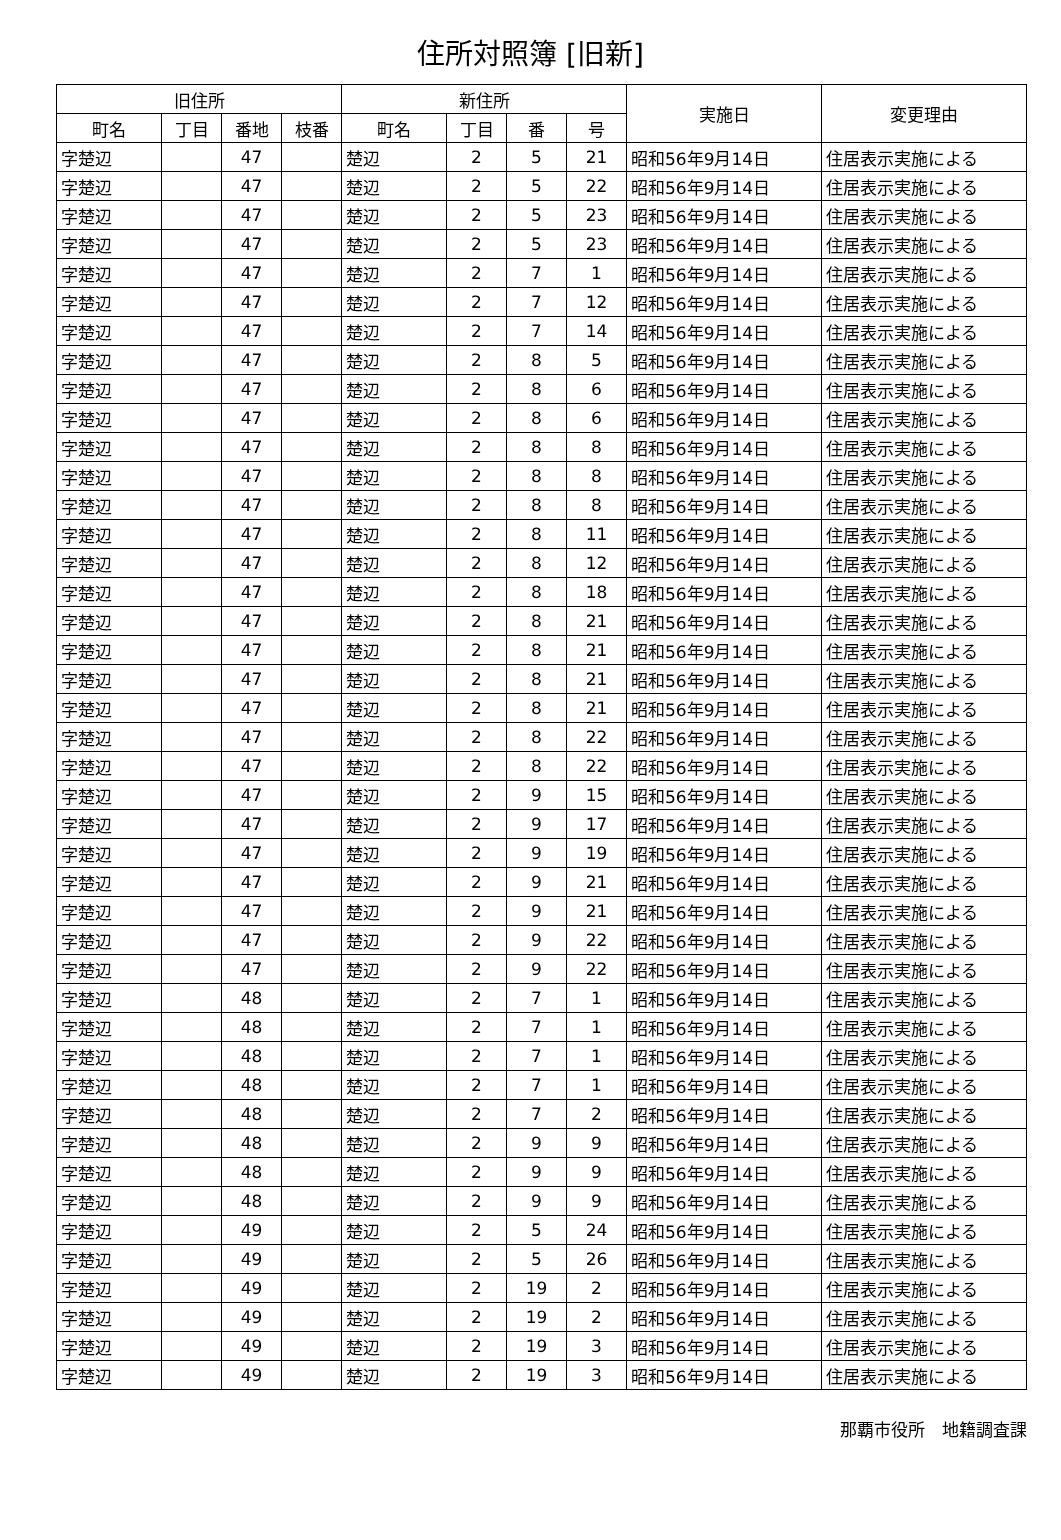住所対照簿 [旧新]
| 旧住所 | | | | 新住所 | | | | 実施日 | 変更理由 |
| --- | --- | --- | --- | --- | --- | --- | --- | --- | --- |
| 町名 | 丁目 | 番地 | 枝番 | 町名 | 丁目 | 番 | 号 | | |
| 字楚辺 | | 47 | | 楚辺 | 2 | 5 | 21 | 昭和56年9月14日 | 住居表示実施による |
| 字楚辺 | | 47 | | 楚辺 | 2 | 5 | 22 | 昭和56年9月14日 | 住居表示実施による |
| 字楚辺 | | 47 | | 楚辺 | 2 | 5 | 23 | 昭和56年9月14日 | 住居表示実施による |
| 字楚辺 | | 47 | | 楚辺 | 2 | 5 | 23 | 昭和56年9月14日 | 住居表示実施による |
| 字楚辺 | | 47 | | 楚辺 | 2 | 7 | 1 | 昭和56年9月14日 | 住居表示実施による |
| 字楚辺 | | 47 | | 楚辺 | 2 | 7 | 12 | 昭和56年9月14日 | 住居表示実施による |
| 字楚辺 | | 47 | | 楚辺 | 2 | 7 | 14 | 昭和56年9月14日 | 住居表示実施による |
| 字楚辺 | | 47 | | 楚辺 | 2 | 8 | 5 | 昭和56年9月14日 | 住居表示実施による |
| 字楚辺 | | 47 | | 楚辺 | 2 | 8 | 6 | 昭和56年9月14日 | 住居表示実施による |
| 字楚辺 | | 47 | | 楚辺 | 2 | 8 | 6 | 昭和56年9月14日 | 住居表示実施による |
| 字楚辺 | | 47 | | 楚辺 | 2 | 8 | 8 | 昭和56年9月14日 | 住居表示実施による |
| 字楚辺 | | 47 | | 楚辺 | 2 | 8 | 8 | 昭和56年9月14日 | 住居表示実施による |
| 字楚辺 | | 47 | | 楚辺 | 2 | 8 | 8 | 昭和56年9月14日 | 住居表示実施による |
| 字楚辺 | | 47 | | 楚辺 | 2 | 8 | 11 | 昭和56年9月14日 | 住居表示実施による |
| 字楚辺 | | 47 | | 楚辺 | 2 | 8 | 12 | 昭和56年9月14日 | 住居表示実施による |
| 字楚辺 | | 47 | | 楚辺 | 2 | 8 | 18 | 昭和56年9月14日 | 住居表示実施による |
| 字楚辺 | | 47 | | 楚辺 | 2 | 8 | 21 | 昭和56年9月14日 | 住居表示実施による |
| 字楚辺 | | 47 | | 楚辺 | 2 | 8 | 21 | 昭和56年9月14日 | 住居表示実施による |
| 字楚辺 | | 47 | | 楚辺 | 2 | 8 | 21 | 昭和56年9月14日 | 住居表示実施による |
| 字楚辺 | | 47 | | 楚辺 | 2 | 8 | 21 | 昭和56年9月14日 | 住居表示実施による |
| 字楚辺 | | 47 | | 楚辺 | 2 | 8 | 22 | 昭和56年9月14日 | 住居表示実施による |
| 字楚辺 | | 47 | | 楚辺 | 2 | 8 | 22 | 昭和56年9月14日 | 住居表示実施による |
| 字楚辺 | | 47 | | 楚辺 | 2 | 9 | 15 | 昭和56年9月14日 | 住居表示実施による |
| 字楚辺 | | 47 | | 楚辺 | 2 | 9 | 17 | 昭和56年9月14日 | 住居表示実施による |
| 字楚辺 | | 47 | | 楚辺 | 2 | 9 | 19 | 昭和56年9月14日 | 住居表示実施による |
| 字楚辺 | | 47 | | 楚辺 | 2 | 9 | 21 | 昭和56年9月14日 | 住居表示実施による |
| 字楚辺 | | 47 | | 楚辺 | 2 | 9 | 21 | 昭和56年9月14日 | 住居表示実施による |
| 字楚辺 | | 47 | | 楚辺 | 2 | 9 | 22 | 昭和56年9月14日 | 住居表示実施による |
| 字楚辺 | | 47 | | 楚辺 | 2 | 9 | 22 | 昭和56年9月14日 | 住居表示実施による |
| 字楚辺 | | 48 | | 楚辺 | 2 | 7 | 1 | 昭和56年9月14日 | 住居表示実施による |
| 字楚辺 | | 48 | | 楚辺 | 2 | 7 | 1 | 昭和56年9月14日 | 住居表示実施による |
| 字楚辺 | | 48 | | 楚辺 | 2 | 7 | 1 | 昭和56年9月14日 | 住居表示実施による |
| 字楚辺 | | 48 | | 楚辺 | 2 | 7 | 1 | 昭和56年9月14日 | 住居表示実施による |
| 字楚辺 | | 48 | | 楚辺 | 2 | 7 | 2 | 昭和56年9月14日 | 住居表示実施による |
| 字楚辺 | | 48 | | 楚辺 | 2 | 9 | 9 | 昭和56年9月14日 | 住居表示実施による |
| 字楚辺 | | 48 | | 楚辺 | 2 | 9 | 9 | 昭和56年9月14日 | 住居表示実施による |
| 字楚辺 | | 48 | | 楚辺 | 2 | 9 | 9 | 昭和56年9月14日 | 住居表示実施による |
| 字楚辺 | | 49 | | 楚辺 | 2 | 5 | 24 | 昭和56年9月14日 | 住居表示実施による |
| 字楚辺 | | 49 | | 楚辺 | 2 | 5 | 26 | 昭和56年9月14日 | 住居表示実施による |
| 字楚辺 | | 49 | | 楚辺 | 2 | 19 | 2 | 昭和56年9月14日 | 住居表示実施による |
| 字楚辺 | | 49 | | 楚辺 | 2 | 19 | 2 | 昭和56年9月14日 | 住居表示実施による |
| 字楚辺 | | 49 | | 楚辺 | 2 | 19 | 3 | 昭和56年9月14日 | 住居表示実施による |
| 字楚辺 | | 49 | | 楚辺 | 2 | 19 | 3 | 昭和56年9月14日 | 住居表示実施による |
那覇市役所　地籍調査課